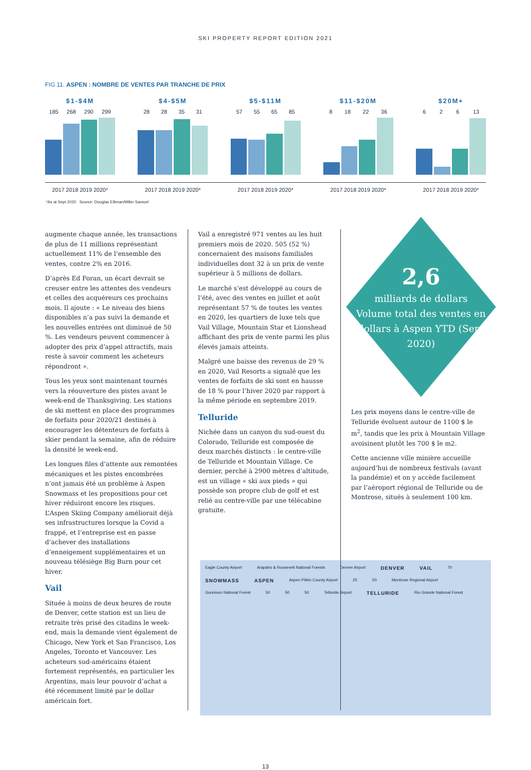SKI PROPERTY REPORT EDITION 2021
FIG 11. ASPEN : NOMBRE DE VENTES PAR TRANCHE DE PRIX
$1-$4M
185 268 290 299
$4-$5M
28 28 35 31
$5-$11M
57 55 65 85
$11-$20M
8 18 22 36
$20M+
6 2 6 13
2017 2018 2019 2020* 2017 2018 2019 2020* 2017 2018 2019 2020* 2017 2018 2019 2020* 2017 2018 2019 2020*
*As at Sept 2020 Source: Douglas Elliman/Miller Samuel
augmente chaque année, les transactions de plus de 11 millions représentant actuellement 11% de l’ensemble des ventes, contre 2% en 2016.
D’après Ed Foran, un écart devrait se creuser entre les attentes des vendeurs et celles des acquéreurs ces prochains mois. Il ajoute : « Le niveau des biens disponibles n’a pas suivi la demande et les nouvelles entrées ont diminué de 50 %. Les vendeurs peuvent commencer à adopter des prix d’appel attractifs, mais reste à savoir comment les acheteurs répondront ».
Tous les yeux sont maintenant tournés vers la réouverture des pistes avant le week-end de Thanksgiving. Les stations de ski mettent en place des programmes de forfaits pour 2020/21 destinés à encourager les détenteurs de forfaits à skier pendant la semaine, afin de réduire la densité le week-end.
Les longues files d’attente aux remontées mécaniques et les pistes encombrées n’ont jamais été un problème à Aspen Snowmass et les propositions pour cet hiver réduiront encore les risques. L’Aspen Skiing Company améliorait déjà ses infrastructures lorsque la Covid a frappé, et l’entreprise est en passe d’achever des installations d’enneigement supplémentaires et un nouveau télésiège Big Burn pour cet hiver.
Vail
Située à moins de deux heures de route de Denver, cette station est un lieu de retraite très prisé des citadins le week-end, mais la demande vient également de Chicago, New York et San Francisco, Los Angeles, Toronto et Vancouver. Les acheteurs sud-américains étaient fortement représentés, en particulier les Argentins, mais leur pouvoir d’achat a été récemment limité par le dollar américain fort.
Vail a enregistré 971 ventes au les huit premiers mois de 2020. 505 (52 %) concernaient des maisons familiales individuelles dont 32 à un prix de vente supérieur à 5 millions de dollars.
Le marché s’est développé au cours de l’été, avec des ventes en juillet et août représentant 57 % de toutes les ventes en 2020, les quartiers de luxe tels que Vail Village, Mountain Star et Lionshead affichant des prix de vente parmi les plus élevés jamais atteints.
Malgré une baisse des revenus de 29 % en 2020, Vail Resorts a signalé que les ventes de forfaits de ski sont en hausse de 18 % pour l’hiver 2020 par rapport à la même période en septembre 2019.
Telluride
Nichée dans un canyon du sud-ouest du Colorado, Telluride est composée de deux marchés distincts : le centre-ville de Telluride et Mountain Village. Ce dernier, perché à 2900 mètres d’altitude, est un village « ski aux pieds » qui possède son propre club de golf et est relié au centre-ville par une télécabine gratuite.
2,6
milliards de dollars
Volume total des ventes en dollars à Aspen YTD (Sept 2020)
Les prix moyens dans le centre-ville de Telluride évoluent autour de 1100 $ le m<sup>2</sup>, tandis que les prix à Mountain Village avoisinent plutôt les 700 $ le m2.
Cette ancienne ville minière accueille aujourd’hui de nombreux festivals (avant la pandémie) et on y accède facilement par l’aéroport régional de Telluride ou de Montrose, situés à seulement 100 km.
Eagle County Airport Arapaho & Roosevelt National Forests Denver Airport DENVER VAIL 70 SNOWMASS ASPEN Aspen Pitkin County Airport 25 50 Montrose Regional Airport Gunnison National Forest 50 50 50 Telluride Airport TELLURIDE Rio Grande National Forest
13